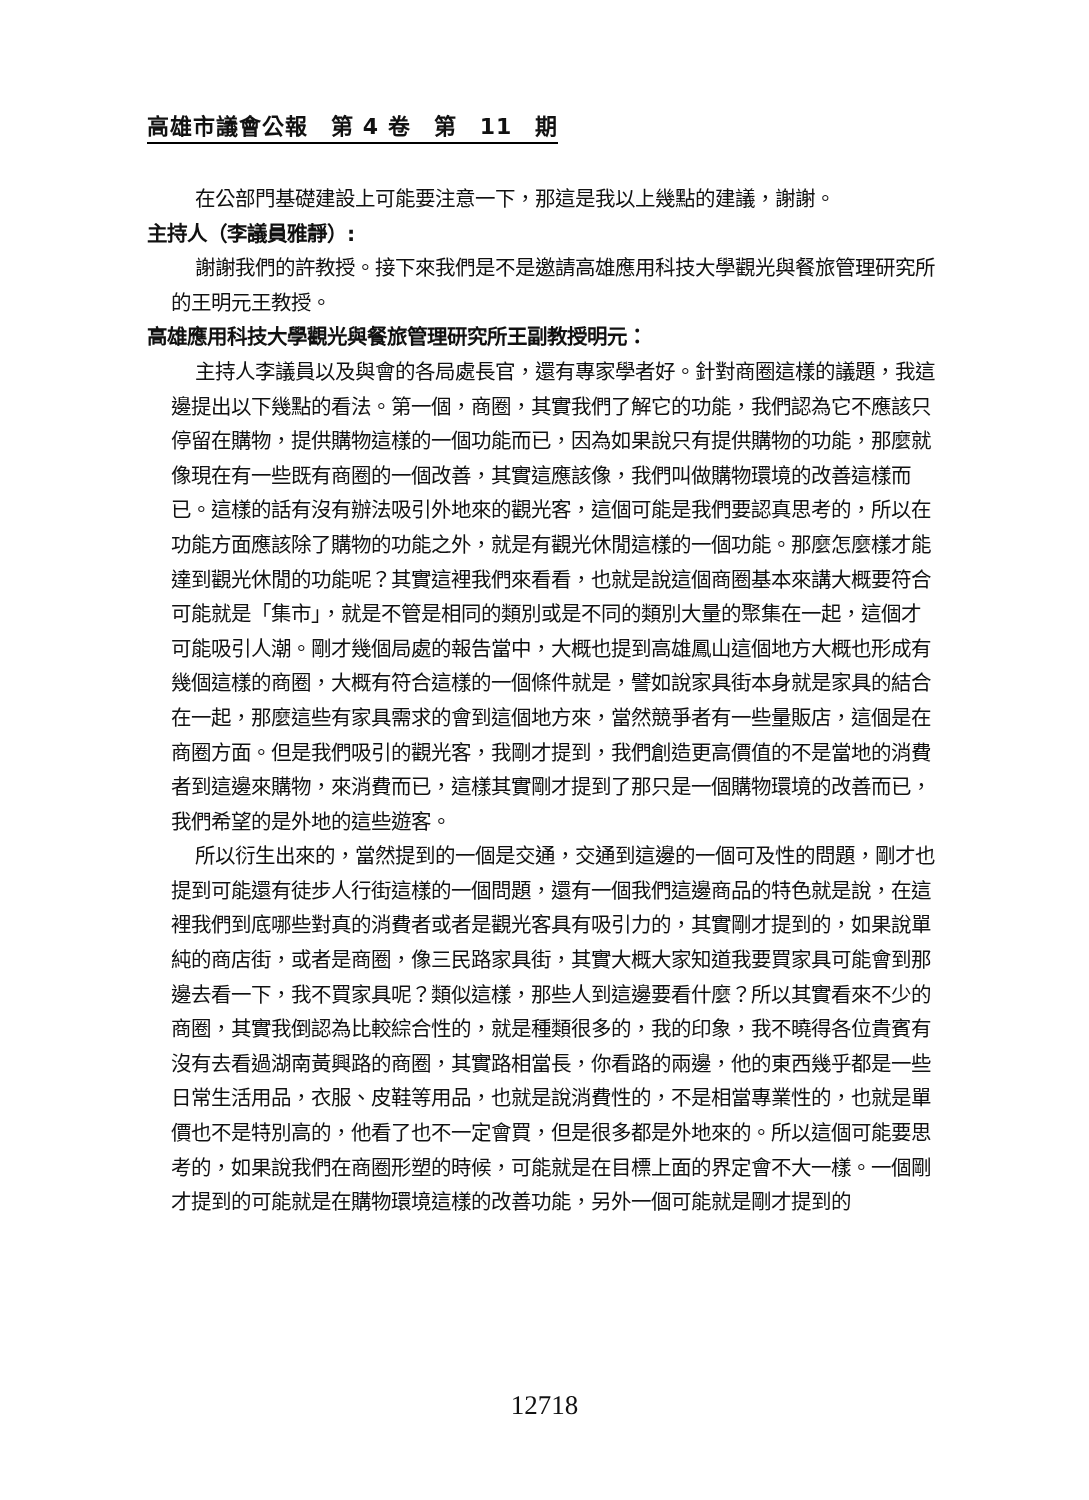高雄市議會公報　第 4 卷　第　11　期
在公部門基礎建設上可能要注意一下，那這是我以上幾點的建議，謝謝。
主持人（李議員雅靜）:
謝謝我們的許教授。接下來我們是不是邀請高雄應用科技大學觀光與餐旅管理研究所的王明元王教授。
高雄應用科技大學觀光與餐旅管理研究所王副教授明元：
主持人李議員以及與會的各局處長官，還有專家學者好。針對商圈這樣的議題，我這邊提出以下幾點的看法。第一個，商圈，其實我們了解它的功能，我們認為它不應該只停留在購物，提供購物這樣的一個功能而已，因為如果說只有提供購物的功能，那麼就像現在有一些既有商圈的一個改善，其實這應該像，我們叫做購物環境的改善這樣而已。這樣的話有沒有辦法吸引外地來的觀光客，這個可能是我們要認真思考的，所以在功能方面應該除了購物的功能之外，就是有觀光休閒這樣的一個功能。那麼怎麼樣才能達到觀光休閒的功能呢？其實這裡我們來看看，也就是說這個商圈基本來講大概要符合可能就是「集市」，就是不管是相同的類別或是不同的類別大量的聚集在一起，這個才可能吸引人潮。剛才幾個局處的報告當中，大概也提到高雄鳳山這個地方大概也形成有幾個這樣的商圈，大概有符合這樣的一個條件就是，譬如說家具街本身就是家具的結合在一起，那麼這些有家具需求的會到這個地方來，當然競爭者有一些量販店，這個是在商圈方面。但是我們吸引的觀光客，我剛才提到，我們創造更高價值的不是當地的消費者到這邊來購物，來消費而已，這樣其實剛才提到了那只是一個購物環境的改善而已，我們希望的是外地的這些遊客。
所以衍生出來的，當然提到的一個是交通，交通到這邊的一個可及性的問題，剛才也提到可能還有徒步人行街這樣的一個問題，還有一個我們這邊商品的特色就是說，在這裡我們到底哪些對真的消費者或者是觀光客具有吸引力的，其實剛才提到的，如果說單純的商店街，或者是商圈，像三民路家具街，其實大概大家知道我要買家具可能會到那邊去看一下，我不買家具呢？類似這樣，那些人到這邊要看什麼？所以其實看來不少的商圈，其實我倒認為比較綜合性的，就是種類很多的，我的印象，我不曉得各位貴賓有沒有去看過湖南黃興路的商圈，其實路相當長，你看路的兩邊，他的東西幾乎都是一些日常生活用品，衣服、皮鞋等用品，也就是說消費性的，不是相當專業性的，也就是單價也不是特別高的，他看了也不一定會買，但是很多都是外地來的。所以這個可能要思考的，如果說我們在商圈形塑的時候，可能就是在目標上面的界定會不大一樣。一個剛才提到的可能就是在購物環境這樣的改善功能，另外一個可能就是剛才提到的
12718